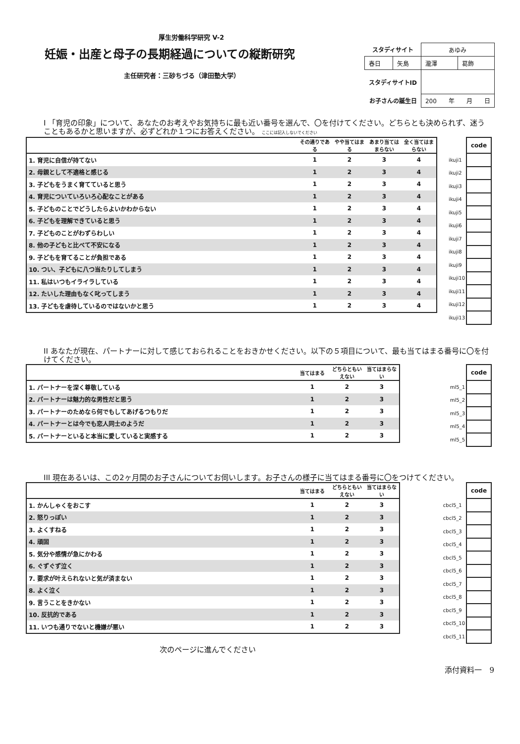厚生労働科学研究 V-2
妊娠・出産と母子の長期経過についての縦断研究
主任研究者：三砂ちづる（津田塾大学）
| スタディサイト | | あゆみ | |
| 春日 | 矢島 | 瀧澤 | 葛飾 |
| スタディサイトID | | | |
| お子さんの誕生日 | | 200 年 月 日 | |
I 「育児の印象」について、あなたのお考えやお気持ちに最も近い番号を選んで、〇を付けてください。どちらとも決められず、迷うこともあるかと思いますが、必ずどれか１つにお答えください。 ここには記入しないでください
| | その通りである | やや当てはまる | あまり当てはまらない | 全く当てはまらない |
| --- | --- | --- | --- | --- |
| 1. 育児に自信が持てない | 1 | 2 | 3 | 4 |
| 2. 母親として不適格と感じる | 1 | 2 | 3 | 4 |
| 3. 子どもをうまく育てていると思う | 1 | 2 | 3 | 4 |
| 4. 育児についていろいろ心配なことがある | 1 | 2 | 3 | 4 |
| 5. 子どものことでどうしたらよいかわからない | 1 | 2 | 3 | 4 |
| 6. 子どもを理解できていると思う | 1 | 2 | 3 | 4 |
| 7. 子どものことがわずらわしい | 1 | 2 | 3 | 4 |
| 8. 他の子どもと比べて不安になる | 1 | 2 | 3 | 4 |
| 9. 子どもを育てることが負担である | 1 | 2 | 3 | 4 |
| 10. つい、子どもに八つ当たりしてしまう | 1 | 2 | 3 | 4 |
| 11. 私はいつもイライラしている | 1 | 2 | 3 | 4 |
| 12. たいした理由もなく叱ってしまう | 1 | 2 | 3 | 4 |
| 13. 子どもを虐待しているのではないかと思う | 1 | 2 | 3 | 4 |
| | code |
| ikuji1 | |
| ikuji2 | |
| ikuji3 | |
| ikuji4 | |
| ikuji5 | |
| ikuji6 | |
| ikuji7 | |
| ikuji8 | |
| ikuji9 | |
| ikuji10 | |
| ikuji11 | |
| ikuji12 | |
| ikuji13 | |
II あなたが現在、パートナーに対して感じておられることをおきかせください。以下の５項目について、最も当てはまる番号に〇を付けてください。
| | 当てはまる | どちらともいえない | 当てはまらない |
| --- | --- | --- | --- |
| 1. パートナーを深く尊敬している | 1 | 2 | 3 |
| 2. パートナーは魅力的な男性だと思う | 1 | 2 | 3 |
| 3. パートナーのためなら何でもしてあげるつもりだ | 1 | 2 | 3 |
| 4. パートナーとは今でも恋人同士のようだ | 1 | 2 | 3 |
| 5. パートナーといると本当に愛していると実感する | 1 | 2 | 3 |
| | code |
| ml5_1 | |
| ml5_2 | |
| ml5_3 | |
| ml5_4 | |
| ml5_5 | |
III 現在あるいは、この2ヶ月間のお子さんについてお伺いします。お子さんの様子に当てはまる番号に〇をつけてください。
| | 当てはまる | どちらともいえない | 当てはまらない |
| --- | --- | --- | --- |
| 1. かんしゃくをおこす | 1 | 2 | 3 |
| 2. 怒りっぽい | 1 | 2 | 3 |
| 3. よくすねる | 1 | 2 | 3 |
| 4. 頑固 | 1 | 2 | 3 |
| 5. 気分や感情が急にかわる | 1 | 2 | 3 |
| 6. ぐずぐず泣く | 1 | 2 | 3 |
| 7. 要求が叶えられないと気が済まない | 1 | 2 | 3 |
| 8. よく泣く | 1 | 2 | 3 |
| 9. 言うことをきかない | 1 | 2 | 3 |
| 10. 反抗的である | 1 | 2 | 3 |
| 11. いつも通りでないと機嫌が悪い | 1 | 2 | 3 |
| | code |
| cbcl5_1 | |
| cbcl5_2 | |
| cbcl5_3 | |
| cbcl5_4 | |
| cbcl5_5 | |
| cbcl5_6 | |
| cbcl5_7 | |
| cbcl5_8 | |
| cbcl5_9 | |
| cbcl5_10 | |
| cbcl5_11 | |
次のページに進んでください
添付資料一　9